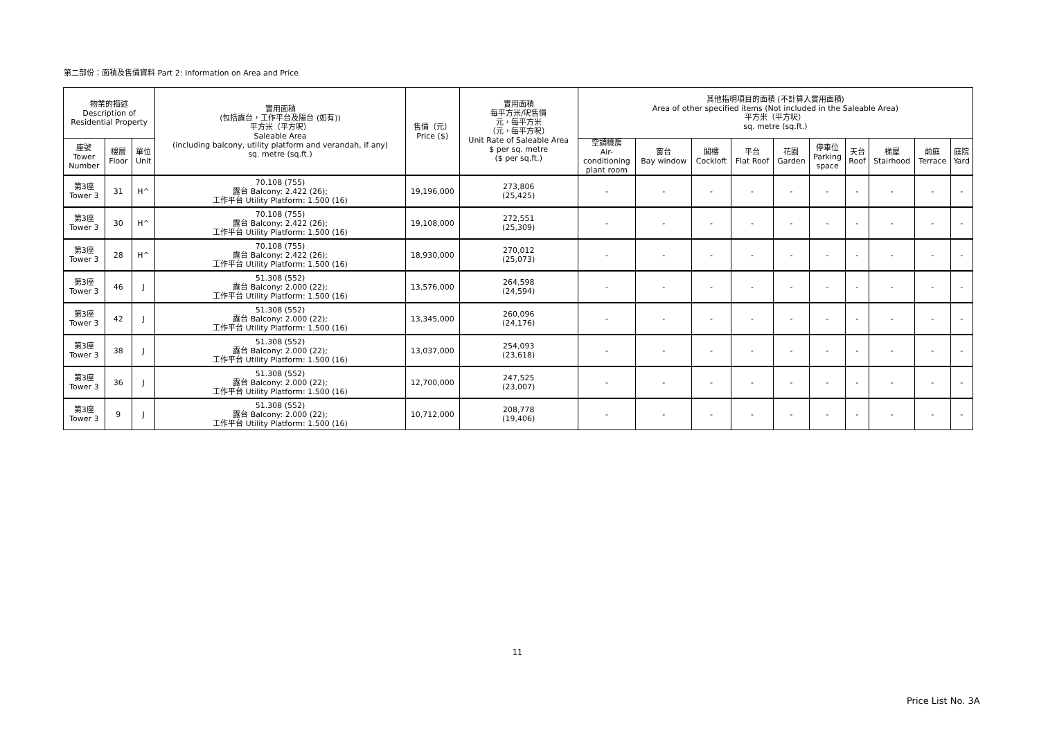第二部份：面積及售價資料 Part 2: Information on Area and Price
| 物業的描述 Description of Residential Property | | | 實用面積 (包括露台，工作平台及陽台 (如有)) 平方米（平方呎） Saleable Area (including balcony, utility platform and verandah, if any) sq. metre (sq.ft.) | 售價（元） Price ($) | 實用面積 每平方米/呎售價 元，每平方米 （元，每平方呎） Unit Rate of Saleable Area $ per sq. metre ($ per sq.ft.) | 其他指明項目的面積 (不計算入實用面積) Area of other specified items (Not included in the Saleable Area) 平方米（平方呎） sq. metre (sq.ft.) | | | | | | | | | |
| --- | --- | --- | --- | --- | --- | --- | --- | --- | --- | --- | --- | --- | --- | --- | --- |
| 座號 Tower Number | 樓層 Floor | 單位 Unit | | | | 空調機房 Air- conditioning plant room | 窗台 Bay window | 閣樓 Cockloft | 平台 Flat Roof | 花園 Garden | 停車位 Parking space | 天台 Roof | 梯屋 Stairhood | 前庭 Terrace | 庭院 Yard |
| 第3座 Tower 3 | 31 | H^ | 70.108 (755) 露台 Balcony: 2.422 (26); 工作平台 Utility Platform: 1.500 (16) | 19,196,000 | 273,806 (25,425) | - | - | - | - | - | - | - | - | - | - |
| 第3座 Tower 3 | 30 | H^ | 70.108 (755) 露台 Balcony: 2.422 (26); 工作平台 Utility Platform: 1.500 (16) | 19,108,000 | 272,551 (25,309) | - | - | - | - | - | - | - | - | - | - |
| 第3座 Tower 3 | 28 | H^ | 70.108 (755) 露台 Balcony: 2.422 (26); 工作平台 Utility Platform: 1.500 (16) | 18,930,000 | 270,012 (25,073) | - | - | - | - | - | - | - | - | - | - |
| 第3座 Tower 3 | 46 | J | 51.308 (552) 露台 Balcony: 2.000 (22); 工作平台 Utility Platform: 1.500 (16) | 13,576,000 | 264,598 (24,594) | - | - | - | - | - | - | - | - | - | - |
| 第3座 Tower 3 | 42 | J | 51.308 (552) 露台 Balcony: 2.000 (22); 工作平台 Utility Platform: 1.500 (16) | 13,345,000 | 260,096 (24,176) | - | - | - | - | - | - | - | - | - | - |
| 第3座 Tower 3 | 38 | J | 51.308 (552) 露台 Balcony: 2.000 (22); 工作平台 Utility Platform: 1.500 (16) | 13,037,000 | 254,093 (23,618) | - | - | - | - | - | - | - | - | - | - |
| 第3座 Tower 3 | 36 | J | 51.308 (552) 露台 Balcony: 2.000 (22); 工作平台 Utility Platform: 1.500 (16) | 12,700,000 | 247,525 (23,007) | - | - | - | - | - | - | - | - | - | - |
| 第3座 Tower 3 | 9 | J | 51.308 (552) 露台 Balcony: 2.000 (22); 工作平台 Utility Platform: 1.500 (16) | 10,712,000 | 208,778 (19,406) | - | - | - | - | - | - | - | - | - | - |
11
Price List No. 3A